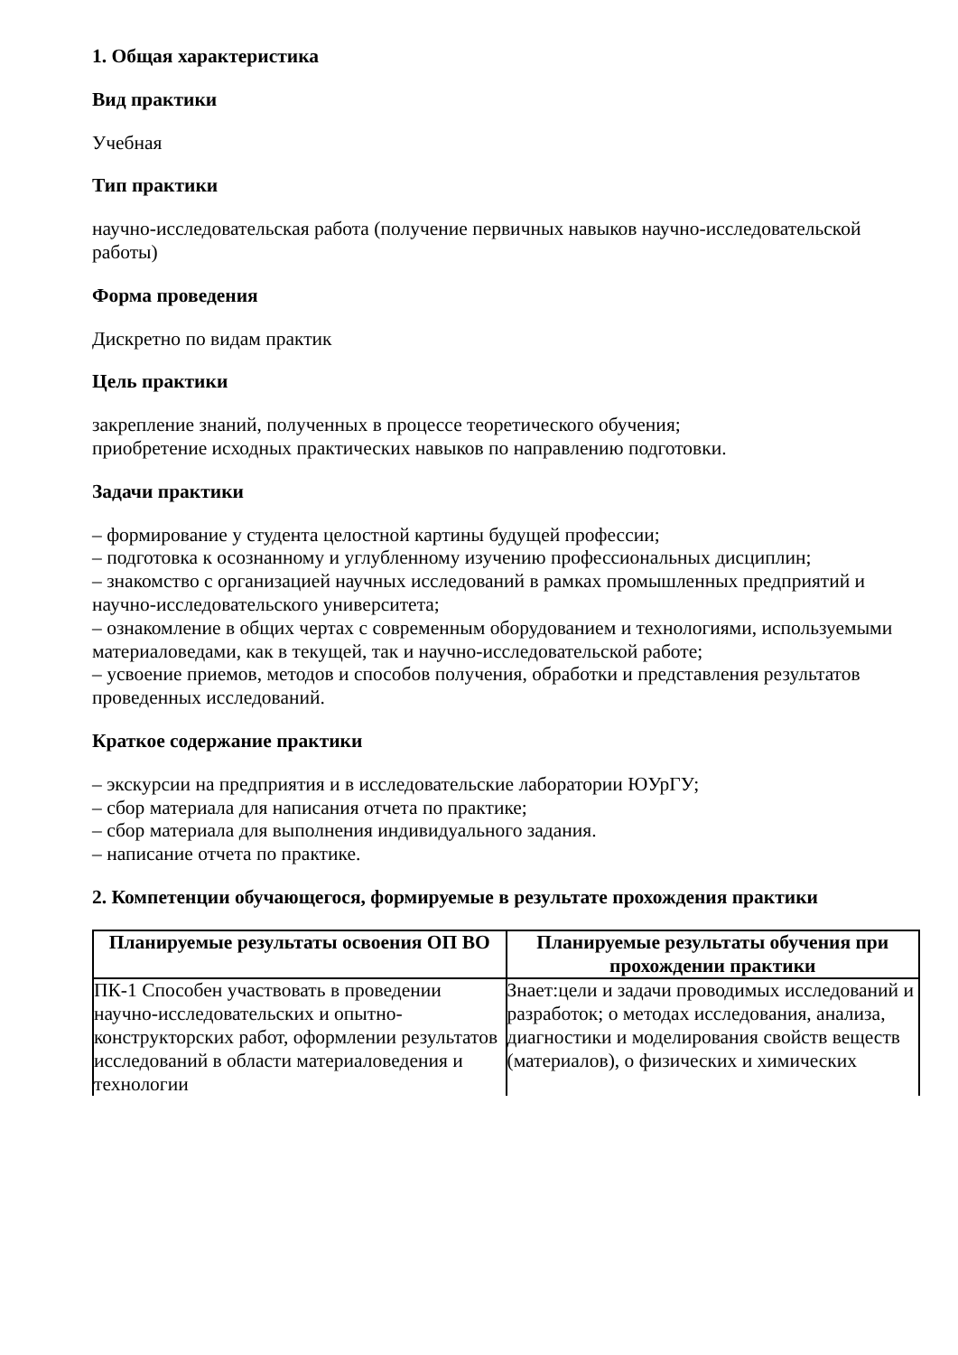1. Общая характеристика
Вид практики
Учебная
Тип практики
научно-исследовательская работа (получение первичных навыков научно-исследовательской работы)
Форма проведения
Дискретно по видам практик
Цель практики
закрепление знаний, полученных в процессе теоретического обучения;
приобретение исходных практических навыков по направлению подготовки.
Задачи практики
– формирование у студента целостной картины будущей профессии;
– подготовка к осознанному и углубленному изучению профессиональных дисциплин;
– знакомство с организацией научных исследований в рамках промышленных предприятий и научно-исследовательского университета;
– ознакомление в общих чертах с современным оборудованием и технологиями, используемыми материаловедами, как в текущей, так и научно-исследовательской работе;
– усвоение приемов, методов и способов получения, обработки и представления результатов проведенных исследований.
Краткое содержание практики
– экскурсии на предприятия и в исследовательские лаборатории ЮУрГУ;
– сбор материала для написания отчета по практике;
– сбор материала для выполнения индивидуального задания.
– написание отчета по практике.
2. Компетенции обучающегося, формируемые в результате прохождения практики
| Планируемые результаты освоения ОП ВО | Планируемые результаты обучения при прохождении практики |
| --- | --- |
| ПК-1 Способен участвовать в проведении научно-исследовательских и опытно-конструкторских работ, оформлении результатов исследований в области материаловедения и технологии | Знает:цели и задачи проводимых исследований и разработок; о методах исследования, анализа, диагностики и моделирования свойств веществ (материалов), о физических и химических |